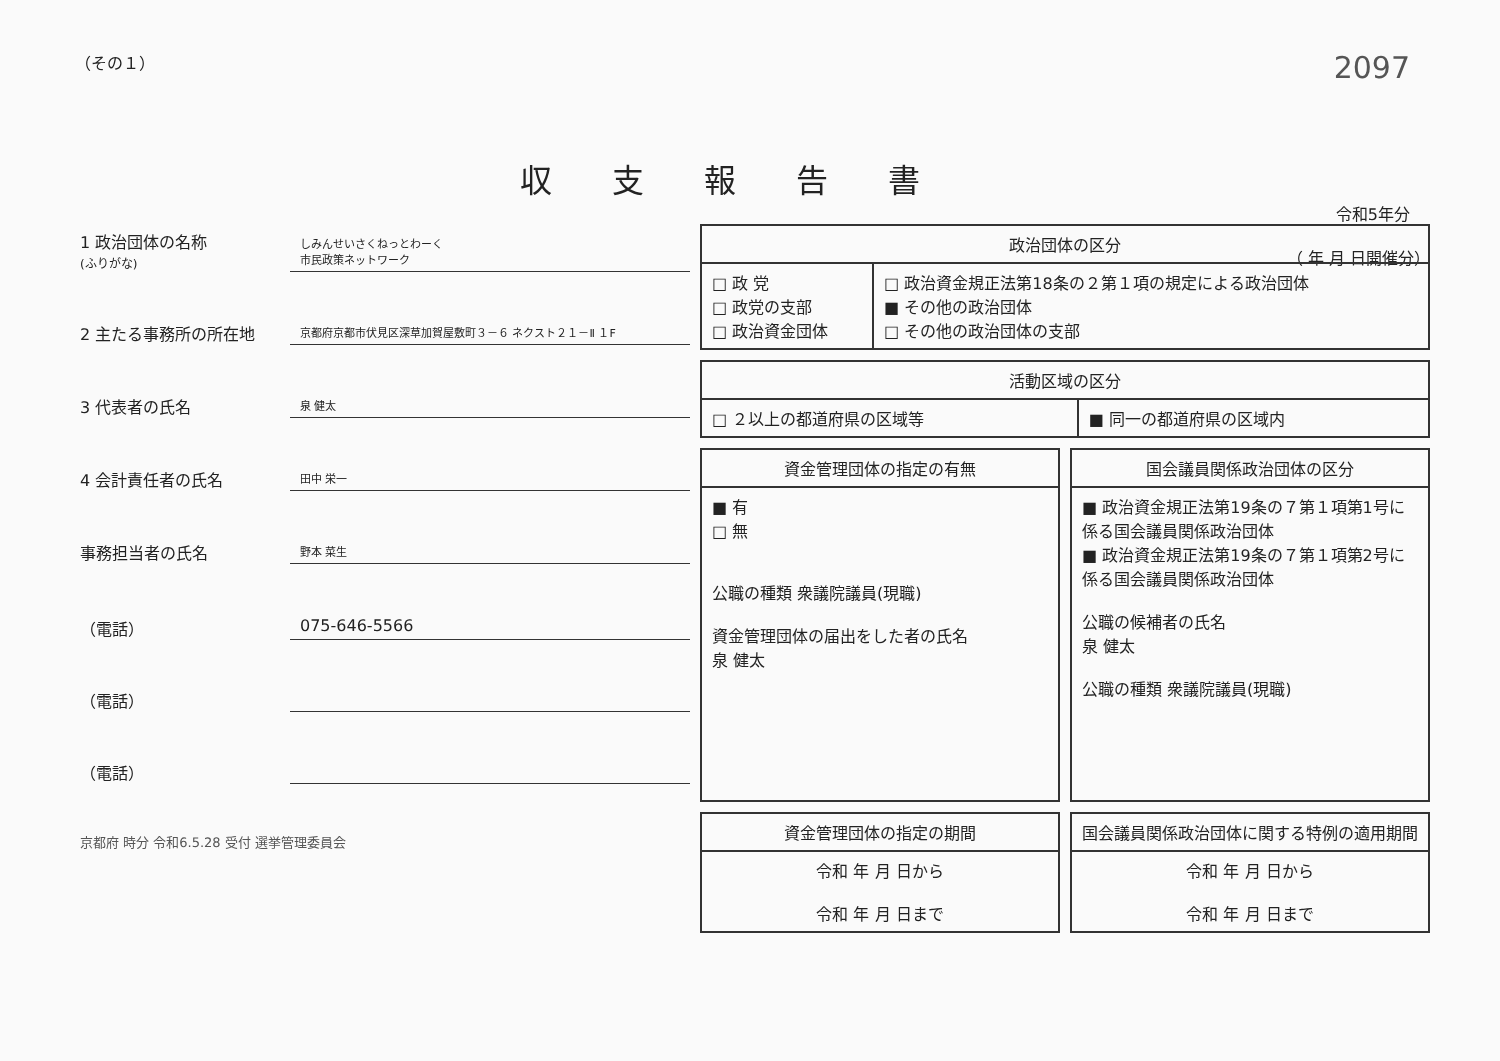（その１） 2097
収支報告書
令和5年分
（ 年 月 日開催分）
1 政治団体の名称
(ふりがな) しみんせいさくねっとわーく
市民政策ネットワーク
2 主たる事務所の所在地 京都府京都市伏見区深草加賀屋敷町３－６ ネクスト２１－Ⅱ １F
3 代表者の氏名 泉 健太
4 会計責任者の氏名 田中 栄一
事務担当者の氏名 野本 菜生
（電話） 075-646-5566
（電話）
（電話）
京都府 時分 令和6.5.28 受付 選挙管理委員会
| 政治団体の区分 | |
| --- | --- |
| □ 政 党 □ 政党の支部 □ 政治資金団体 | □ 政治資金規正法第18条の２第１項の規定による政治団体 ■ その他の政治団体 □ その他の政治団体の支部 |
| 活動区域の区分 | |
| --- | --- |
| □ ２以上の都道府県の区域等 | ■ 同一の都道府県の区域内 |
| 資金管理団体の指定の有無 |
| --- |
| ■ 有 □ 無 公職の種類 衆議院議員(現職) 資金管理団体の届出をした者の氏名 泉 健太 |
| 資金管理団体の指定の期間 |
| --- |
| 令和 年 月 日から 令和 年 月 日まで |
| 国会議員関係政治団体の区分 |
| --- |
| ■ 政治資金規正法第19条の７第１項第1号に係る国会議員関係政治団体 ■ 政治資金規正法第19条の７第１項第2号に係る国会議員関係政治団体 公職の候補者の氏名 泉 健太 公職の種類 衆議院議員(現職) |
| 国会議員関係政治団体に関する特例の適用期間 |
| --- |
| 令和 年 月 日から 令和 年 月 日まで |